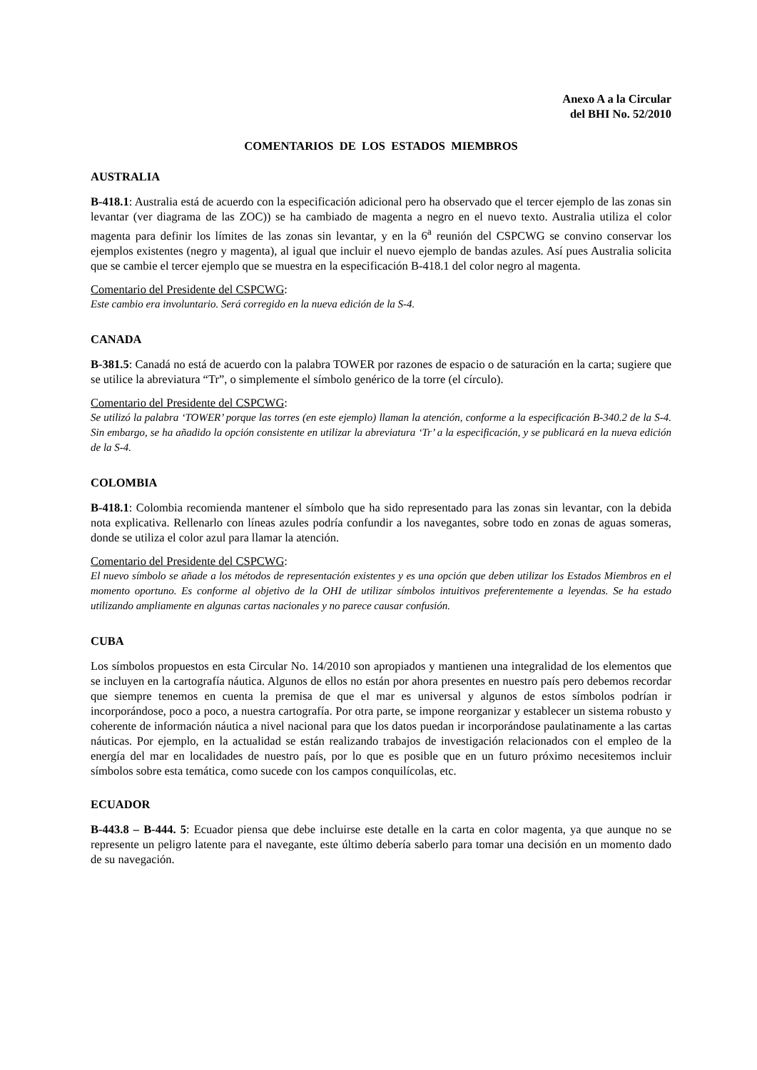Anexo A a la Circular
del BHI No. 52/2010
COMENTARIOS DE LOS ESTADOS MIEMBROS
AUSTRALIA
B-418.1: Australia está de acuerdo con la especificación adicional pero ha observado que el tercer ejemplo de las zonas sin levantar (ver diagrama de las ZOC)) se ha cambiado de magenta a negro en el nuevo texto. Australia utiliza el color magenta para definir los límites de las zonas sin levantar, y en la 6<sup>a</sup> reunión del CSPCWG se convino conservar los ejemplos existentes (negro y magenta), al igual que incluir el nuevo ejemplo de bandas azules. Así pues Australia solicita que se cambie el tercer ejemplo que se muestra en la especificación B-418.1 del color negro al magenta.
Comentario del Presidente del CSPCWG:
Este cambio era involuntario. Será corregido en la nueva edición de la S-4.
CANADA
B-381.5: Canadá no está de acuerdo con la palabra TOWER por razones de espacio o de saturación en la carta; sugiere que se utilice la abreviatura “Tr”, o simplemente el símbolo genérico de la torre (el círculo).
Comentario del Presidente del CSPCWG:
Se utilizó la palabra ‘TOWER’ porque las torres (en este ejemplo) llaman la atención, conforme a la especificación B-340.2 de la S-4. Sin embargo, se ha añadido la opción consistente en utilizar la abreviatura ‘Tr’ a la especificación, y se publicará en la nueva edición de la S-4.
COLOMBIA
B-418.1: Colombia recomienda mantener el símbolo que ha sido representado para las zonas sin levantar, con la debida nota explicativa. Rellenarlo con líneas azules podría confundir a los navegantes, sobre todo en zonas de aguas someras, donde se utiliza el color azul para llamar la atención.
Comentario del Presidente del CSPCWG:
El nuevo símbolo se añade a los métodos de representación existentes y es una opción que deben utilizar los Estados Miembros en el momento oportuno. Es conforme al objetivo de la OHI de utilizar símbolos intuitivos preferentemente a leyendas. Se ha estado utilizando ampliamente en algunas cartas nacionales y no parece causar confusión.
CUBA
Los símbolos propuestos en esta Circular No. 14/2010 son apropiados y mantienen una integralidad de los elementos que se incluyen en la cartografía náutica. Algunos de ellos no están por ahora presentes en nuestro país pero debemos recordar que siempre tenemos en cuenta la premisa de que el mar es universal y algunos de estos símbolos podrían ir incorporándose, poco a poco, a nuestra cartografía. Por otra parte, se impone reorganizar y establecer un sistema robusto y coherente de información náutica a nivel nacional para que los datos puedan ir incorporándose paulatinamente a las cartas náuticas. Por ejemplo, en la actualidad se están realizando trabajos de investigación relacionados con el empleo de la energía del mar en localidades de nuestro país, por lo que es posible que en un futuro próximo necesitemos incluir símbolos sobre esta temática, como sucede con los campos conquilícolas, etc.
ECUADOR
B-443.8 – B-444. 5: Ecuador piensa que debe incluirse este detalle en la carta en color magenta, ya que aunque no se represente un peligro latente para el navegante, este último debería saberlo para tomar una decisión en un momento dado de su navegación.